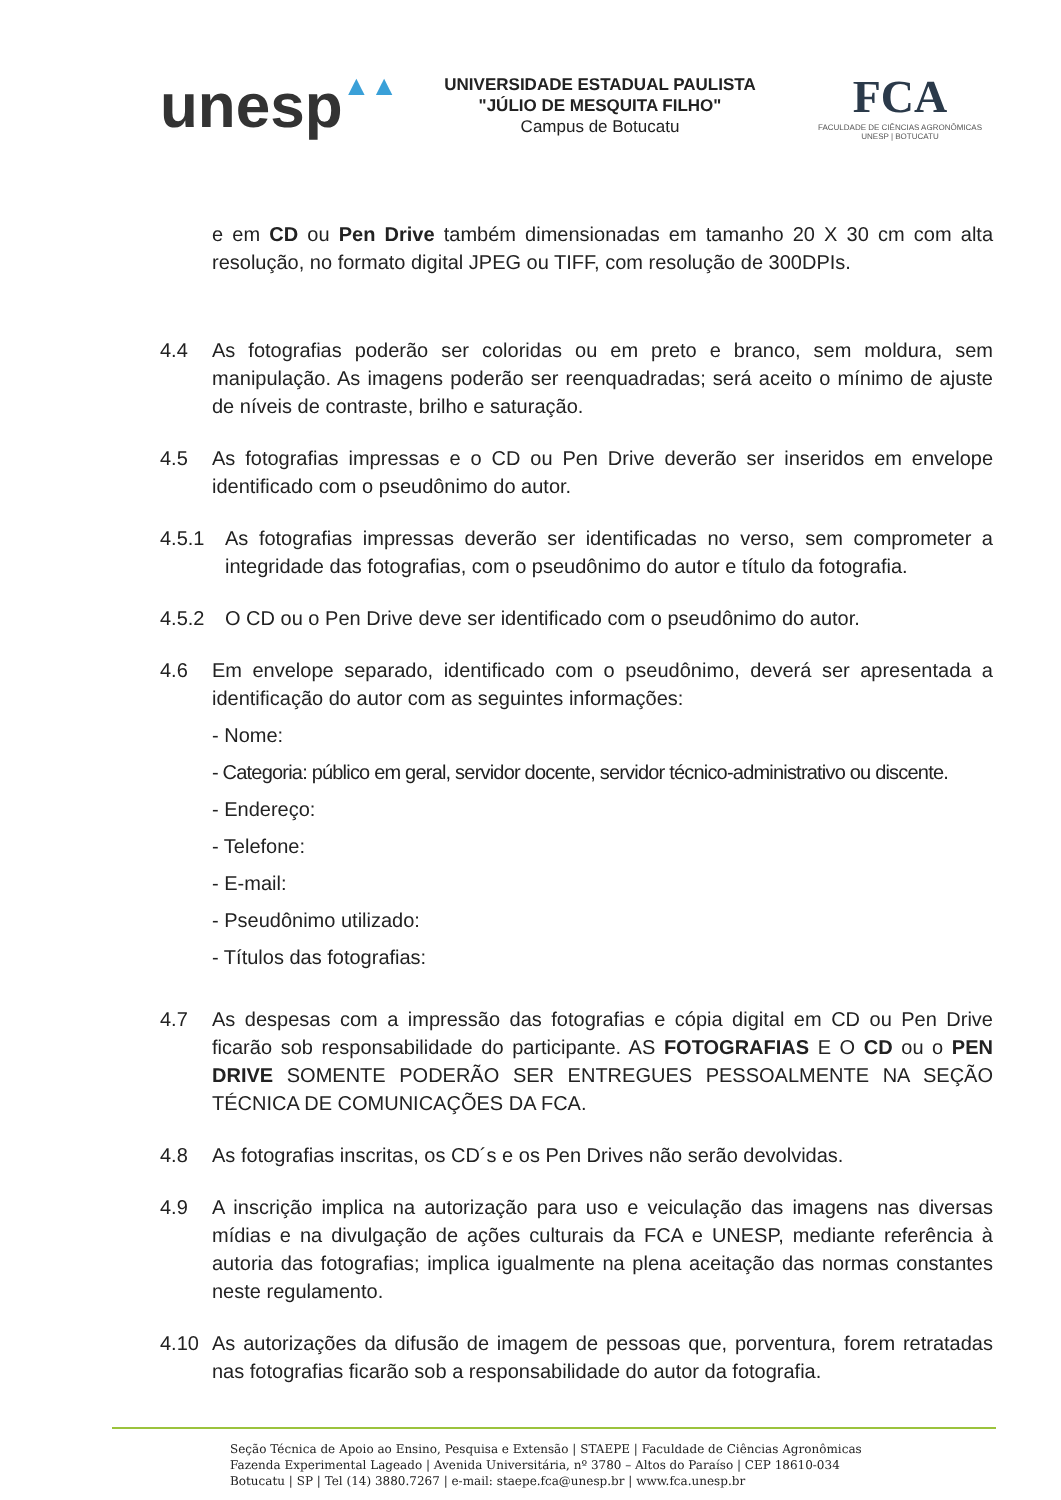unesp▲▲
UNIVERSIDADE ESTADUAL PAULISTA
"JÚLIO DE MESQUITA FILHO"
Campus de Botucatu
FCA
FACULDADE DE CIÊNCIAS AGRONÔMICAS
UNESP | BOTUCATU
e em CD ou Pen Drive também dimensionadas em tamanho 20 X 30 cm com alta resolução, no formato digital JPEG ou TIFF, com resolução de 300DPIs.
4.4 As fotografias poderão ser coloridas ou em preto e branco, sem moldura, sem manipulação. As imagens poderão ser reenquadradas; será aceito o mínimo de ajuste de níveis de contraste, brilho e saturação.
4.5 As fotografias impressas e o CD ou Pen Drive deverão ser inseridos em envelope identificado com o pseudônimo do autor.
4.5.1 As fotografias impressas deverão ser identificadas no verso, sem comprometer a integridade das fotografias, com o pseudônimo do autor e título da fotografia.
4.5.2 O CD ou o Pen Drive deve ser identificado com o pseudônimo do autor.
4.6 Em envelope separado, identificado com o pseudônimo, deverá ser apresentada a identificação do autor com as seguintes informações:
- Nome:
- Categoria: público em geral, servidor docente, servidor técnico-administrativo ou discente.
- Endereço:
- Telefone:
- E-mail:
- Pseudônimo utilizado:
- Títulos das fotografias:
4.7 As despesas com a impressão das fotografias e cópia digital em CD ou Pen Drive ficarão sob responsabilidade do participante. AS FOTOGRAFIAS E O CD ou o PEN DRIVE SOMENTE PODERÃO SER ENTREGUES PESSOALMENTE NA SEÇÃO TÉCNICA DE COMUNICAÇÕES DA FCA.
4.8 As fotografias inscritas, os CD´s e os Pen Drives não serão devolvidas.
4.9 A inscrição implica na autorização para uso e veiculação das imagens nas diversas mídias e na divulgação de ações culturais da FCA e UNESP, mediante referência à autoria das fotografias; implica igualmente na plena aceitação das normas constantes neste regulamento.
4.10 As autorizações da difusão de imagem de pessoas que, porventura, forem retratadas nas fotografias ficarão sob a responsabilidade do autor da fotografia.
Seção Técnica de Apoio ao Ensino, Pesquisa e Extensão | STAEPE | Faculdade de Ciências Agronômicas
Fazenda Experimental Lageado | Avenida Universitária, nº 3780 – Altos do Paraíso | CEP 18610-034
Botucatu | SP | Tel (14) 3880.7267 | e-mail: staepe.fca@unesp.br | www.fca.unesp.br